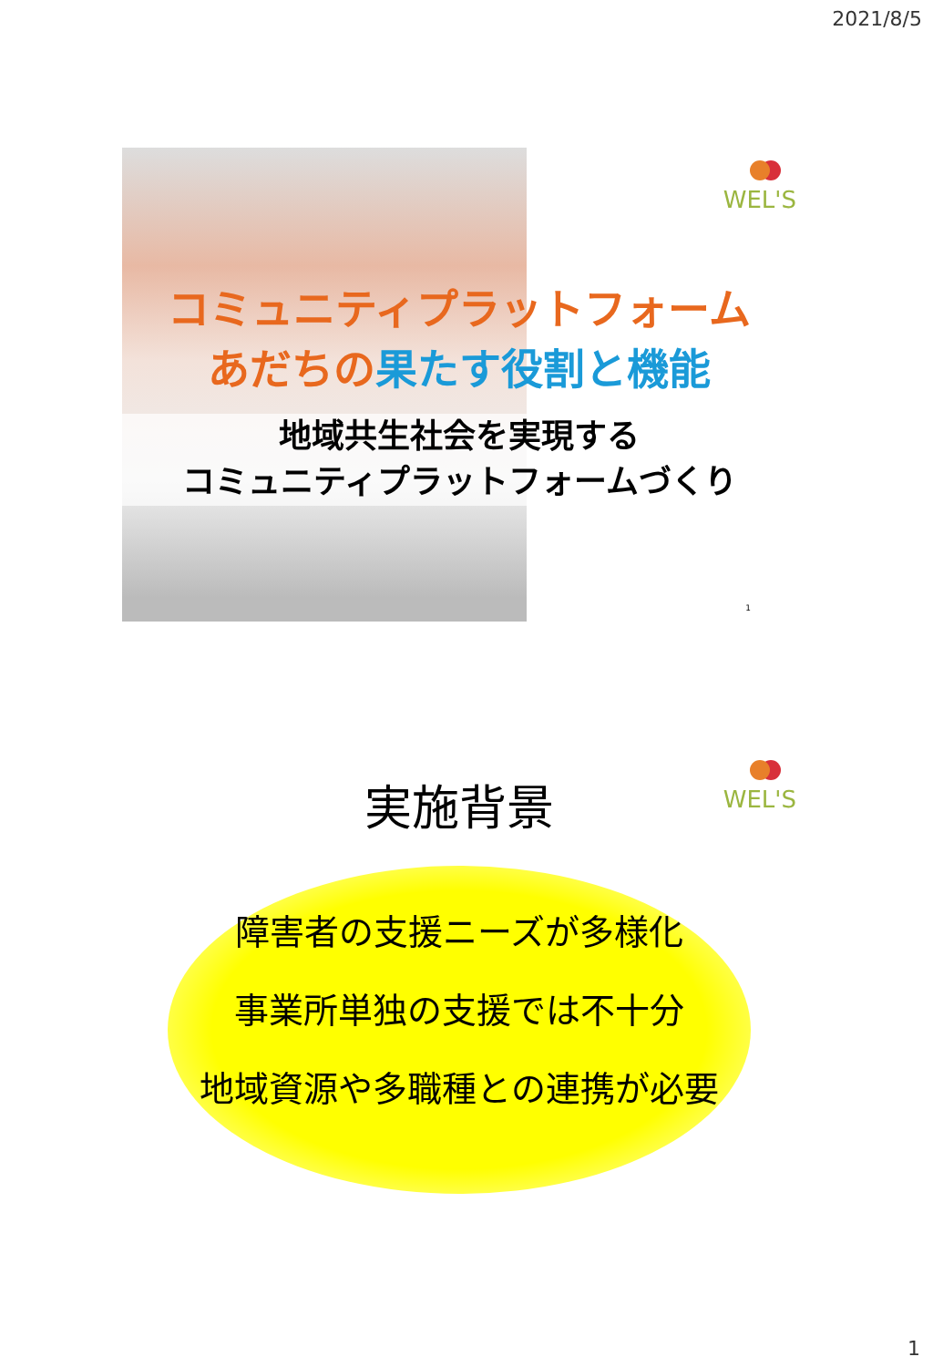2021/8/5
WEL'S
コミュニティプラットフォーム
あだちの果たす役割と機能
地域共生社会を実現する
コミュニティプラットフォームづくり
1
WEL'S
実施背景
障害者の支援ニーズが多様化
事業所単独の支援では不十分
地域資源や多職種との連携が必要
1